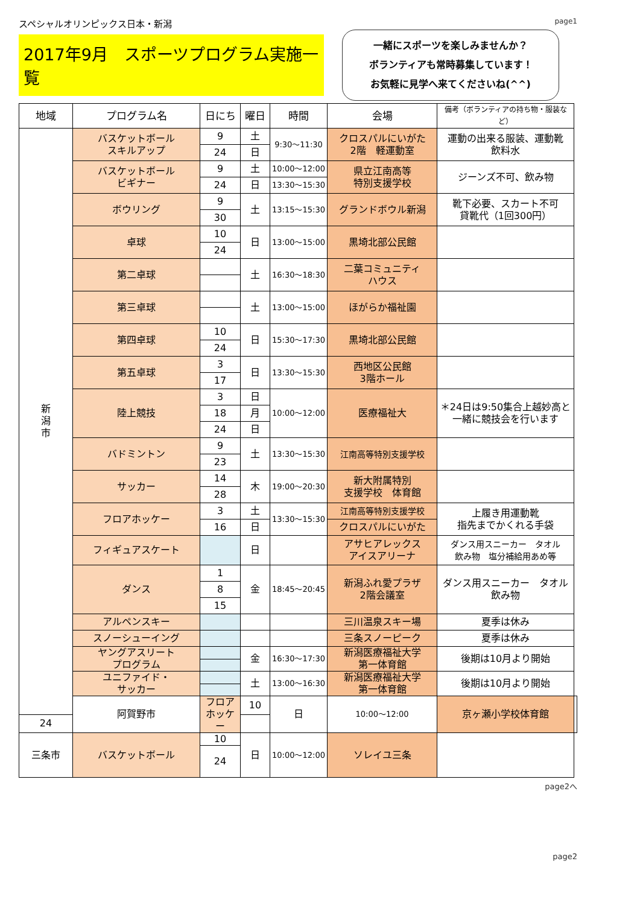スペシャルオリンピックス日本・新潟 page1
2017年9月　スポーツプログラム実施一覧
一緒にスポーツを楽しみませんか？
ボランティアも常時募集しています！
お気軽に見学へ来てくださいね(^^)
| 地域 | プログラム名 | 日にち | 曜日 | 時間 | 会場 | 備考（ボランティアの持ち物・服装など） | |
| --- | --- | --- | --- | --- | --- | --- | --- |
| 新 潟 市 | バスケットボール スキルアップ | 9 | 土 | 9:30～11:30 | クロスパルにいがた 2階 軽運動室 | 運動の出来る服装、運動靴 飲料水 | |
| | | 24 | 日 | | | | |
| | バスケットボール ビギナー | 9 | 土 | 10:00～12:00 | 県立江南高等 特別支援学校 | ジーンズ不可、飲み物 | |
| | | 24 | 日 | 13:30～15:30 | | | |
| | ボウリング | 9 | 土 | 13:15～15:30 | グランドボウル新潟 | 靴下必要、スカート不可 貸靴代（1回300円） | |
| | | 30 | | | | | |
| | 卓球 | 10 | 日 | 13:00～15:00 | 黒埼北部公民館 | | |
| | | 24 | | | | | |
| | 第二卓球 | | 土 | 16:30～18:30 | 二葉コミュニティ ハウス | | |
| | 第三卓球 | | 土 | 13:00～15:00 | ほがらか福祉園 | | |
| | 第四卓球 | 10 | 日 | 15:30～17:30 | 黒埼北部公民館 | | |
| | | 24 | | | | | |
| | 第五卓球 | 3 | 日 | 13:30～15:30 | 西地区公民館 3階ホール | | |
| | | 17 | | | | | |
| | 陸上競技 | 3 | 日 | 10:00～12:00 | 医療福祉大 | ＊24日は9:50集合上越妙高と一緒に競技会を行います | |
| | | 18 | 月 | | | | |
| | | 24 | 日 | | | | |
| | バドミントン | 9 | 土 | 13:30～15:30 | 江南高等特別支援学校 | | |
| | | 23 | | | | | |
| | サッカー | 14 | 木 | 19:00～20:30 | 新大附属特別 支援学校 体育館 | | |
| | | 28 | | | | | |
| | フロアホッケー | 3 | 土 | 13:30～15:30 | 江南高等特別支援学校 | 上履き用運動靴 指先までかくれる手袋 | |
| | | 16 | 日 | | クロスパルにいがた | | |
| | フィギュアスケート | | 日 | | アサヒアレックス アイスアリーナ | ダンス用スニーカー タオル 飲み物 塩分補給用あめ等 | |
| | ダンス | 1 | 金 | 18:45～20:45 | 新潟ふれ愛プラザ 2階会議室 | ダンス用スニーカー タオル 飲み物 | |
| | | 8 | | | | | |
| | | 15 | | | | | |
| | アルペンスキー | | | | 三川温泉スキー場 | 夏季は休み | |
| | スノーシューイング | | | | 三条スノーピーク | 夏季は休み | |
| | ヤングアスリート プログラム | | 金 | 16:30～17:30 | 新潟医療福祉大学 第一体育館 | 後期は10月より開始 | |
| | ユニファイド・ サッカー | | 土 | 13:00～16:30 | 新潟医療福祉大学 第一体育館 | 後期は10月より開始 | |
| | 阿賀野市 | フロアホッケー | 10 | 日 | 10:00～12:00 | 京ヶ瀬小学校体育館 | |
| 24 | | | | | | | |
| 三条市 | バスケットボール | 10 | 日 | 10:00～12:00 | ソレイユ三条 | | |
| | | 24 | | | | | |
page2へ
page2